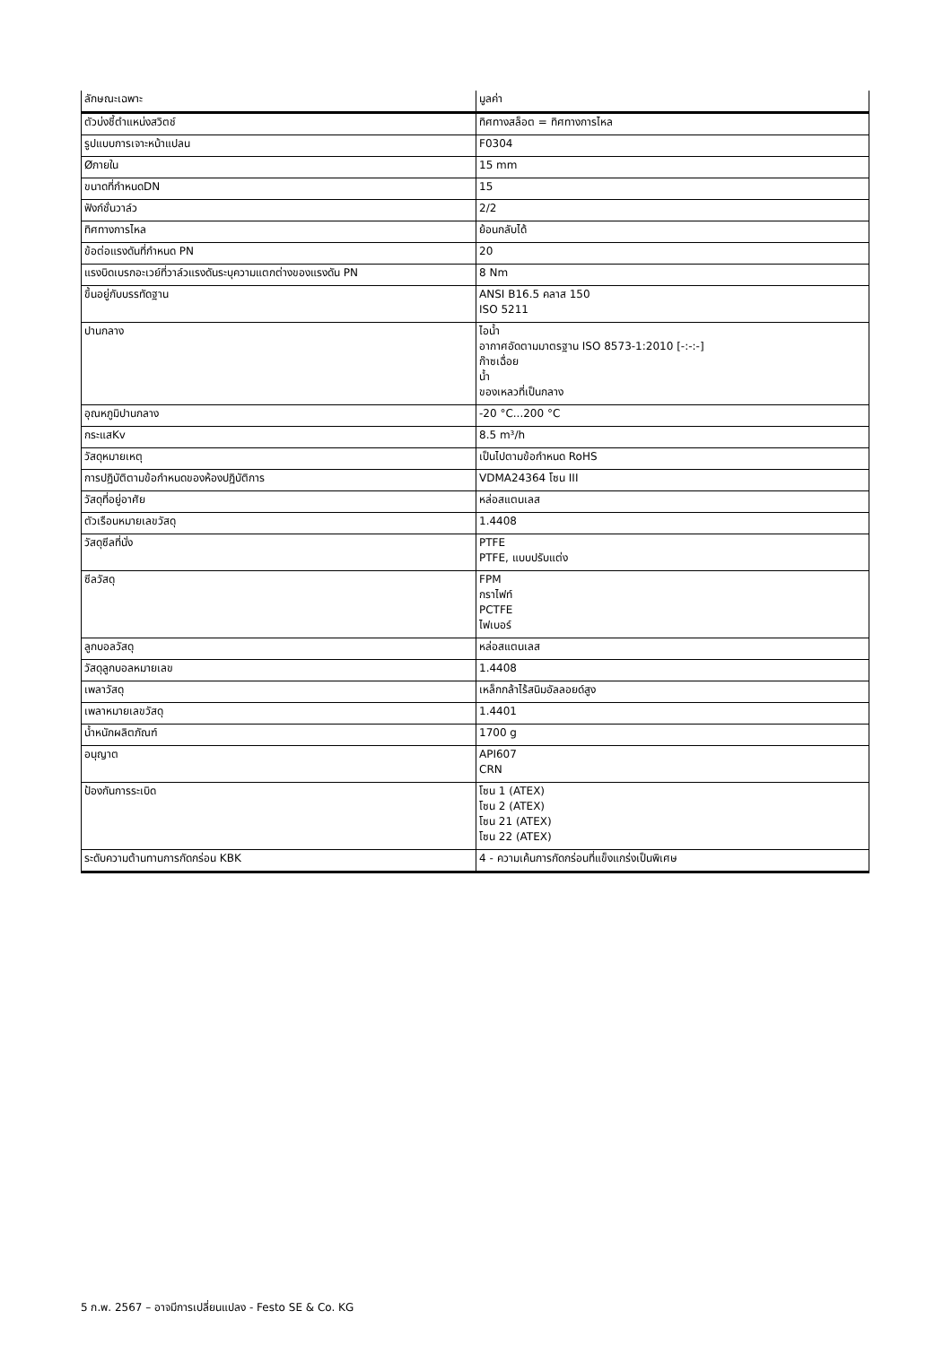| ลักษณะเฉพาะ | มูลค่า |
| --- | --- |
| ตัวบ่งชี้ตำแหน่งสวิตช์ | ทิศทางสล็อต = ทิศทางการไหล |
| รูปแบบการเจาะหน้าแปลน | F0304 |
| Øภายใน | 15 mm |
| ขนาดที่กำหนดDN | 15 |
| ฟังก์ชั่นวาล์ว | 2/2 |
| ทิศทางการไหล | ย้อนกลับได้ |
| ข้อต่อแรงดันที่กำหนด PN | 20 |
| แรงบิดเบรกอะเวย์ที่วาล์วแรงดันระบุความแตกต่างของแรงดัน PN | 8 Nm |
| ขึ้นอยู่กับบรรทัดฐาน | ANSI B16.5 คลาส 150 ISO 5211 |
| ปานกลาง | ไอน้ำ อากาศอัดตามมาตรฐาน ISO 8573-1:2010 [-:-:-] ก๊าซเฉื่อย น้ำ ของเหลวที่เป็นกลาง |
| อุณหภูมิปานกลาง | -20 °C...200 °C |
| กระแสKv | 8.5 m³/h |
| วัสดุหมายเหตุ | เป็นไปตามข้อกำหนด RoHS |
| การปฏิบัติตามข้อกำหนดของห้องปฏิบัติการ | VDMA24364 โซน III |
| วัสดุที่อยู่อาศัย | หล่อสแตนเลส |
| ตัวเรือนหมายเลขวัสดุ | 1.4408 |
| วัสดุซีลที่นั่ง | PTFE PTFE, แบบปรับแต่ง |
| ซีลวัสดุ | FPM กราไฟท์ PCTFE ไฟเบอร์ |
| ลูกบอลวัสดุ | หล่อสแตนเลส |
| วัสดุลูกบอลหมายเลข | 1.4408 |
| เพลาวัสดุ | เหล็กกล้าไร้สนิมอัลลอยด์สูง |
| เพลาหมายเลขวัสดุ | 1.4401 |
| น้ำหนักผลิตภัณฑ์ | 1700 g |
| อนุญาต | API607 CRN |
| ป้องกันการระเบิด | โซน 1 (ATEX) โซน 2 (ATEX) โซน 21 (ATEX) โซน 22 (ATEX) |
| ระดับความต้านทานการกัดกร่อน KBK | 4 - ความเค้นการกัดกร่อนที่แข็งแกร่งเป็นพิเศษ |
5 ก.พ. 2567 – อาจมีการเปลี่ยนแปลง - Festo SE & Co. KG